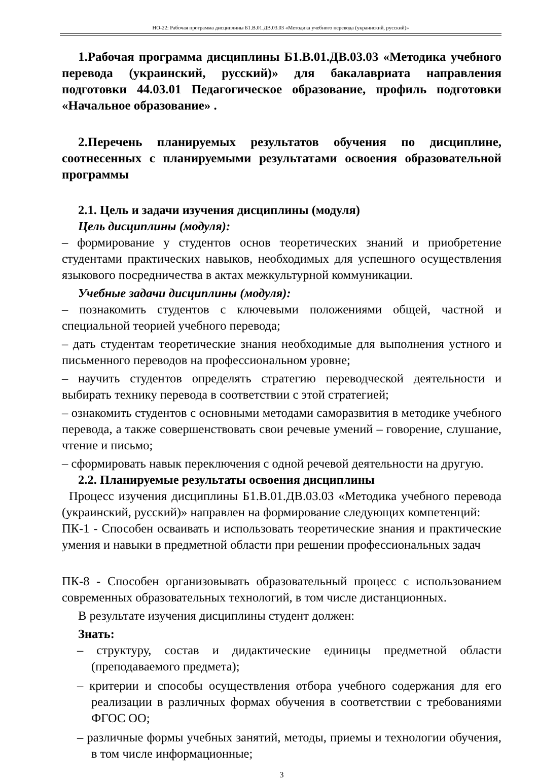НО-22: Рабочая программа дисциплины Б1.В.01.ДВ.03.03 «Методика учебного перевода (украинский, русский)»
1.Рабочая программа дисциплины Б1.В.01.ДВ.03.03 «Методика учебного перевода (украинский, русский)» для бакалавриата направления подготовки 44.03.01 Педагогическое образование, профиль подготовки «Начальное образование» .
2.Перечень планируемых результатов обучения по дисциплине, соотнесенных с планируемыми результатами освоения образовательной программы
2.1. Цель и задачи изучения дисциплины (модуля)
Цель дисциплины (модуля):
– формирование у студентов основ теоретических знаний и приобретение студентами практических навыков, необходимых для успешного осуществления языкового посредничества в актах межкультурной коммуникации.
Учебные задачи дисциплины (модуля):
– познакомить студентов с ключевыми положениями общей, частной и специальной теорией учебного перевода;
– дать студентам теоретические знания необходимые для выполнения устного и письменного переводов на профессиональном уровне;
– научить студентов определять стратегию переводческой деятельности и выбирать технику перевода в соответствии с этой стратегией;
– ознакомить студентов с основными методами саморазвития в методике учебного перевода, а также совершенствовать свои речевые умений – говорение, слушание, чтение и письмо;
– сформировать навык переключения с одной речевой деятельности на другую.
2.2. Планируемые результаты освоения дисциплины
Процесс изучения дисциплины Б1.В.01.ДВ.03.03 «Методика учебного перевода (украинский, русский)» направлен на формирование следующих компетенций:
ПК-1 - Способен осваивать и использовать теоретические знания и практические умения и навыки в предметной области при решении профессиональных задач
ПК-8 - Способен организовывать образовательный процесс с использованием современных образовательных технологий, в том числе дистанционных.
В результате изучения дисциплины студент должен:
Знать:
– структуру, состав и дидактические единицы предметной области (преподаваемого предмета);
– критерии и способы осуществления отбора учебного содержания для его реализации в различных формах обучения в соответствии с требованиями ФГОС ОО;
– различные формы учебных занятий, методы, приемы и технологии обучения, в том числе информационные;
3